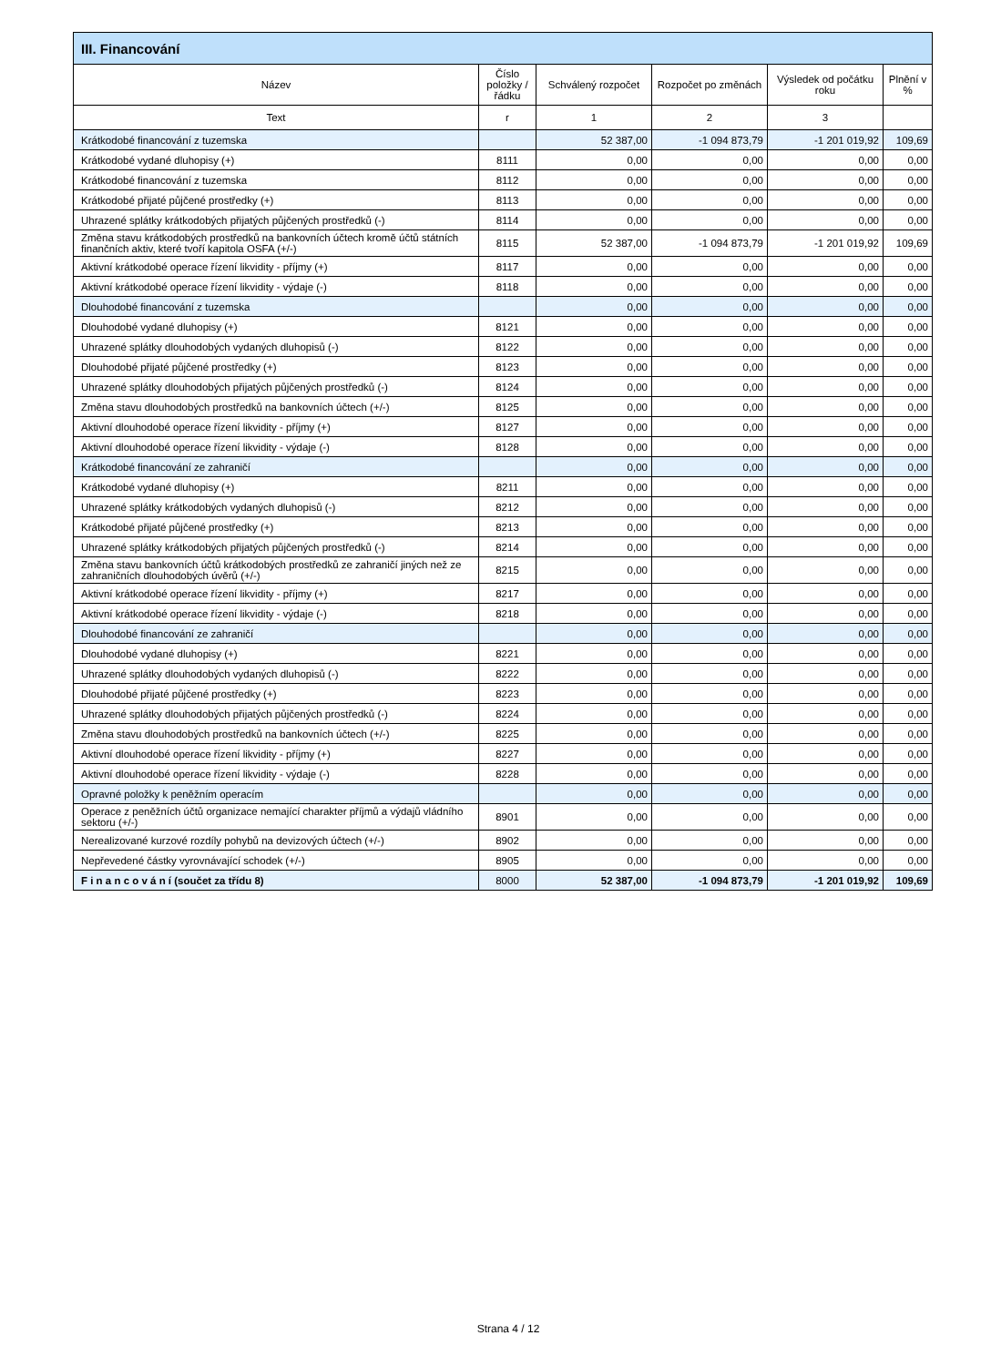| III. Financování | | | | | |
| --- | --- | --- | --- | --- | --- |
| Název | Číslo položky / řádku | Schválený rozpočet | Rozpočet po změnách | Výsledek od počátku roku | Plnění v % |
| Text | r | 1 | 2 | 3 | |
| Krátkodobé financování z tuzemska | | 52 387,00 | -1 094 873,79 | -1 201 019,92 | 109,69 |
| Krátkodobé vydané dluhopisy (+) | 8111 | 0,00 | 0,00 | 0,00 | 0,00 |
| Krátkodobé financování z tuzemska | 8112 | 0,00 | 0,00 | 0,00 | 0,00 |
| Krátkodobé přijaté půjčené prostředky (+) | 8113 | 0,00 | 0,00 | 0,00 | 0,00 |
| Uhrazené splátky krátkodobých přijatých půjčených prostředků (-) | 8114 | 0,00 | 0,00 | 0,00 | 0,00 |
| Změna stavu krátkodobých prostředků na bankovních účtech kromě účtů státních finančních aktiv, které tvoří kapitola OSFA (+/-) | 8115 | 52 387,00 | -1 094 873,79 | -1 201 019,92 | 109,69 |
| Aktivní krátkodobé operace řízení likvidity - příjmy (+) | 8117 | 0,00 | 0,00 | 0,00 | 0,00 |
| Aktivní krátkodobé operace řízení likvidity - výdaje (-) | 8118 | 0,00 | 0,00 | 0,00 | 0,00 |
| Dlouhodobé financování z tuzemska | | 0,00 | 0,00 | 0,00 | 0,00 |
| Dlouhodobé vydané dluhopisy (+) | 8121 | 0,00 | 0,00 | 0,00 | 0,00 |
| Uhrazené splátky dlouhodobých vydaných dluhopisů (-) | 8122 | 0,00 | 0,00 | 0,00 | 0,00 |
| Dlouhodobé přijaté půjčené prostředky (+) | 8123 | 0,00 | 0,00 | 0,00 | 0,00 |
| Uhrazené splátky dlouhodobých přijatých půjčených prostředků (-) | 8124 | 0,00 | 0,00 | 0,00 | 0,00 |
| Změna stavu dlouhodobých prostředků na bankovních účtech (+/-) | 8125 | 0,00 | 0,00 | 0,00 | 0,00 |
| Aktivní dlouhodobé operace řízení likvidity - příjmy (+) | 8127 | 0,00 | 0,00 | 0,00 | 0,00 |
| Aktivní dlouhodobé operace řízení likvidity - výdaje (-) | 8128 | 0,00 | 0,00 | 0,00 | 0,00 |
| Krátkodobé financování ze zahraničí | | 0,00 | 0,00 | 0,00 | 0,00 |
| Krátkodobé vydané dluhopisy (+) | 8211 | 0,00 | 0,00 | 0,00 | 0,00 |
| Uhrazené splátky krátkodobých vydaných dluhopisů (-) | 8212 | 0,00 | 0,00 | 0,00 | 0,00 |
| Krátkodobé přijaté půjčené prostředky (+) | 8213 | 0,00 | 0,00 | 0,00 | 0,00 |
| Uhrazené splátky krátkodobých přijatých půjčených prostředků (-) | 8214 | 0,00 | 0,00 | 0,00 | 0,00 |
| Změna stavu bankovních účtů krátkodobých prostředků ze zahraničí jiných než ze zahraničních dlouhodobých úvěrů (+/-) | 8215 | 0,00 | 0,00 | 0,00 | 0,00 |
| Aktivní krátkodobé operace řízení likvidity - příjmy (+) | 8217 | 0,00 | 0,00 | 0,00 | 0,00 |
| Aktivní krátkodobé operace řízení likvidity - výdaje (-) | 8218 | 0,00 | 0,00 | 0,00 | 0,00 |
| Dlouhodobé financování ze zahraničí | | 0,00 | 0,00 | 0,00 | 0,00 |
| Dlouhodobé vydané dluhopisy (+) | 8221 | 0,00 | 0,00 | 0,00 | 0,00 |
| Uhrazené splátky dlouhodobých vydaných dluhopisů (-) | 8222 | 0,00 | 0,00 | 0,00 | 0,00 |
| Dlouhodobé přijaté půjčené prostředky (+) | 8223 | 0,00 | 0,00 | 0,00 | 0,00 |
| Uhrazené splátky dlouhodobých přijatých půjčených prostředků (-) | 8224 | 0,00 | 0,00 | 0,00 | 0,00 |
| Změna stavu dlouhodobých prostředků na bankovních účtech (+/-) | 8225 | 0,00 | 0,00 | 0,00 | 0,00 |
| Aktivní dlouhodobé operace řízení likvidity - příjmy (+) | 8227 | 0,00 | 0,00 | 0,00 | 0,00 |
| Aktivní dlouhodobé operace řízení likvidity - výdaje (-) | 8228 | 0,00 | 0,00 | 0,00 | 0,00 |
| Opravné položky k peněžním operacím | | 0,00 | 0,00 | 0,00 | 0,00 |
| Operace z peněžních účtů organizace nemající charakter příjmů a výdajů vládního sektoru (+/-) | 8901 | 0,00 | 0,00 | 0,00 | 0,00 |
| Nerealizované kurzové rozdíly pohybů na devizových účtech (+/-) | 8902 | 0,00 | 0,00 | 0,00 | 0,00 |
| Nepřevedené částky vyrovnávající schodek (+/-) | 8905 | 0,00 | 0,00 | 0,00 | 0,00 |
| F i n a n c o v á n í (součet za třídu 8) | 8000 | 52 387,00 | -1 094 873,79 | -1 201 019,92 | 109,69 |
Strana 4 / 12